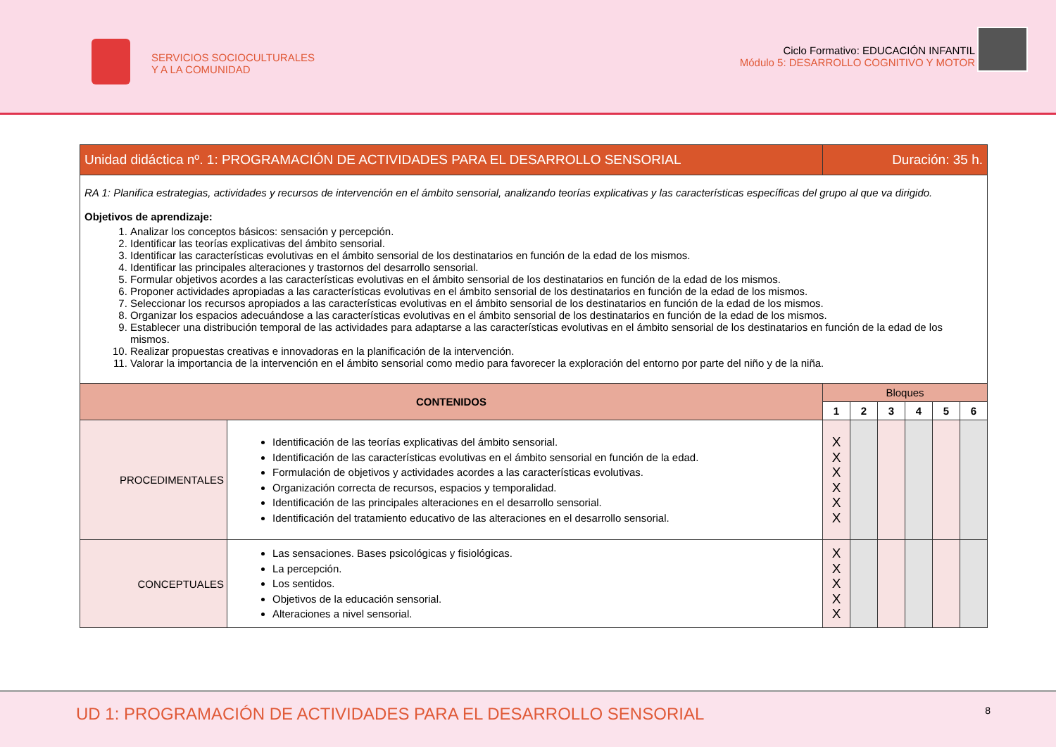SERVICIOS SOCIOCULTURALES
Y A LA COMUNIDAD
Ciclo Formativo: EDUCACIÓN INFANTIL
Módulo 5: DESARROLLO COGNITIVO Y MOTOR
| Unidad didáctica nº. 1: PROGRAMACIÓN DE ACTIVIDADES PARA EL DESARROLLO SENSORIAL | | Duración: 35 h. | | | | | |
| RA 1: Planifica estrategias, actividades y recursos de intervención en el ámbito sensorial, analizando teorías explicativas y las características específicas del grupo al que va dirigido. Objetivos de aprendizaje: 1. Analizar los conceptos básicos: sensación y percepción. 2. Identificar las teorías explicativas del ámbito sensorial. 3. Identificar las características evolutivas en el ámbito sensorial de los destinatarios en función de la edad de los mismos. 4. Identificar las principales alteraciones y trastornos del desarrollo sensorial. 5. Formular objetivos acordes a las características evolutivas en el ámbito sensorial de los destinatarios en función de la edad de los mismos. 6. Proponer actividades apropiadas a las características evolutivas en el ámbito sensorial de los destinatarios en función de la edad de los mismos. 7. Seleccionar los recursos apropiados a las características evolutivas en el ámbito sensorial de los destinatarios en función de la edad de los mismos. 8. Organizar los espacios adecuándose a las características evolutivas en el ámbito sensorial de los destinatarios en función de la edad de los mismos. 9. Establecer una distribución temporal de las actividades para adaptarse a las características evolutivas en el ámbito sensorial de los destinatarios en función de la edad de los mismos. 10. Realizar propuestas creativas e innovadoras en la planificación de la intervención. 11. Valorar la importancia de la intervención en el ámbito sensorial como medio para favorecer la exploración del entorno por parte del niño y de la niña. | | | | | | | |
| CONTENIDOS | | Bloques | | | | | |
| | | 1 | 2 | 3 | 4 | 5 | 6 |
| PROCEDIMENTALES | Identificación de las teorías explicativas del ámbito sensorial. Identificación de las características evolutivas en el ámbito sensorial en función de la edad. Formulación de objetivos y actividades acordes a las características evolutivas. Organización correcta de recursos, espacios y temporalidad. Identificación de las principales alteraciones en el desarrollo sensorial. Identificación del tratamiento educativo de las alteraciones en el desarrollo sensorial. | X X X X X X | | | | | |
| CONCEPTUALES | Las sensaciones. Bases psicológicas y fisiológicas. La percepción. Los sentidos. Objetivos de la educación sensorial. Alteraciones a nivel sensorial. | X X X X X | | | | | |
UD 1: PROGRAMACIÓN DE ACTIVIDADES PARA EL DESARROLLO SENSORIAL
8